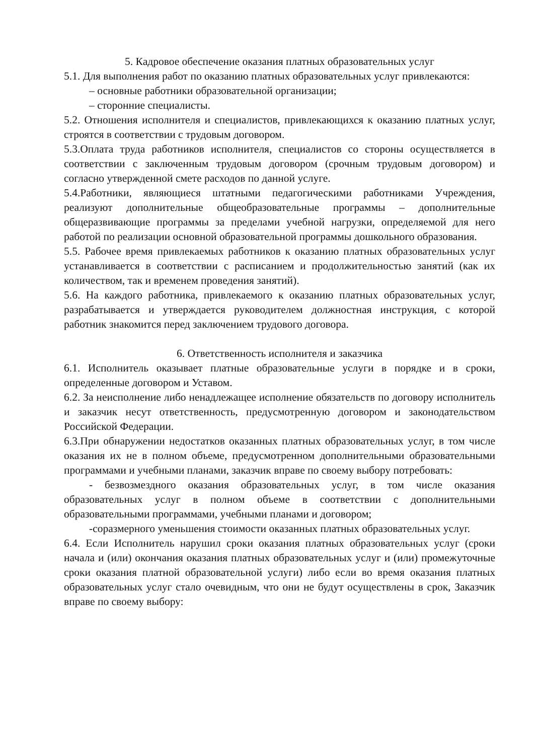5. Кадровое обеспечение оказания платных образовательных услуг
5.1. Для выполнения работ по оказанию платных образовательных услуг привлекаются:
– основные работники образовательной организации;
– сторонние специалисты.
5.2. Отношения исполнителя и специалистов, привлекающихся к оказанию платных услуг, строятся в соответствии с трудовым договором.
5.3.Оплата труда работников исполнителя, специалистов со стороны осуществляется в соответствии с заключенным трудовым договором (срочным трудовым договором) и согласно утвержденной смете расходов по данной услуге.
5.4.Работники, являющиеся штатными педагогическими работниками Учреждения, реализуют дополнительные общеобразовательные программы – дополнительные общеразвивающие программы за пределами учебной нагрузки, определяемой для него работой по реализации основной образовательной программы дошкольного образования.
5.5. Рабочее время привлекаемых работников к оказанию платных образовательных услуг устанавливается в соответствии с расписанием и продолжительностью занятий (как их количеством, так и временем проведения занятий).
5.6. На каждого работника, привлекаемого к оказанию платных образовательных услуг, разрабатывается и утверждается руководителем должностная инструкция, с которой работник знакомится перед заключением трудового договора.
6. Ответственность исполнителя и заказчика
6.1. Исполнитель оказывает платные образовательные услуги в порядке и в сроки, определенные договором и Уставом.
6.2. За неисполнение либо ненадлежащее исполнение обязательств по договору исполнитель и заказчик несут ответственность, предусмотренную договором и законодательством Российской Федерации.
6.3.При обнаружении недостатков оказанных платных образовательных услуг, в том числе оказания их не в полном объеме, предусмотренном дополнительными образовательными программами и учебными планами, заказчик вправе по своему выбору потребовать:
- безвозмездного оказания образовательных услуг, в том числе оказания образовательных услуг в полном объеме в соответствии с дополнительными образовательными программами, учебными планами и договором;
-соразмерного уменьшения стоимости оказанных платных образовательных услуг.
6.4. Если Исполнитель нарушил сроки оказания платных образовательных услуг (сроки начала и (или) окончания оказания платных образовательных услуг и (или) промежуточные сроки оказания платной образовательной услуги) либо если во время оказания платных образовательных услуг стало очевидным, что они не будут осуществлены в срок, Заказчик вправе по своему выбору: